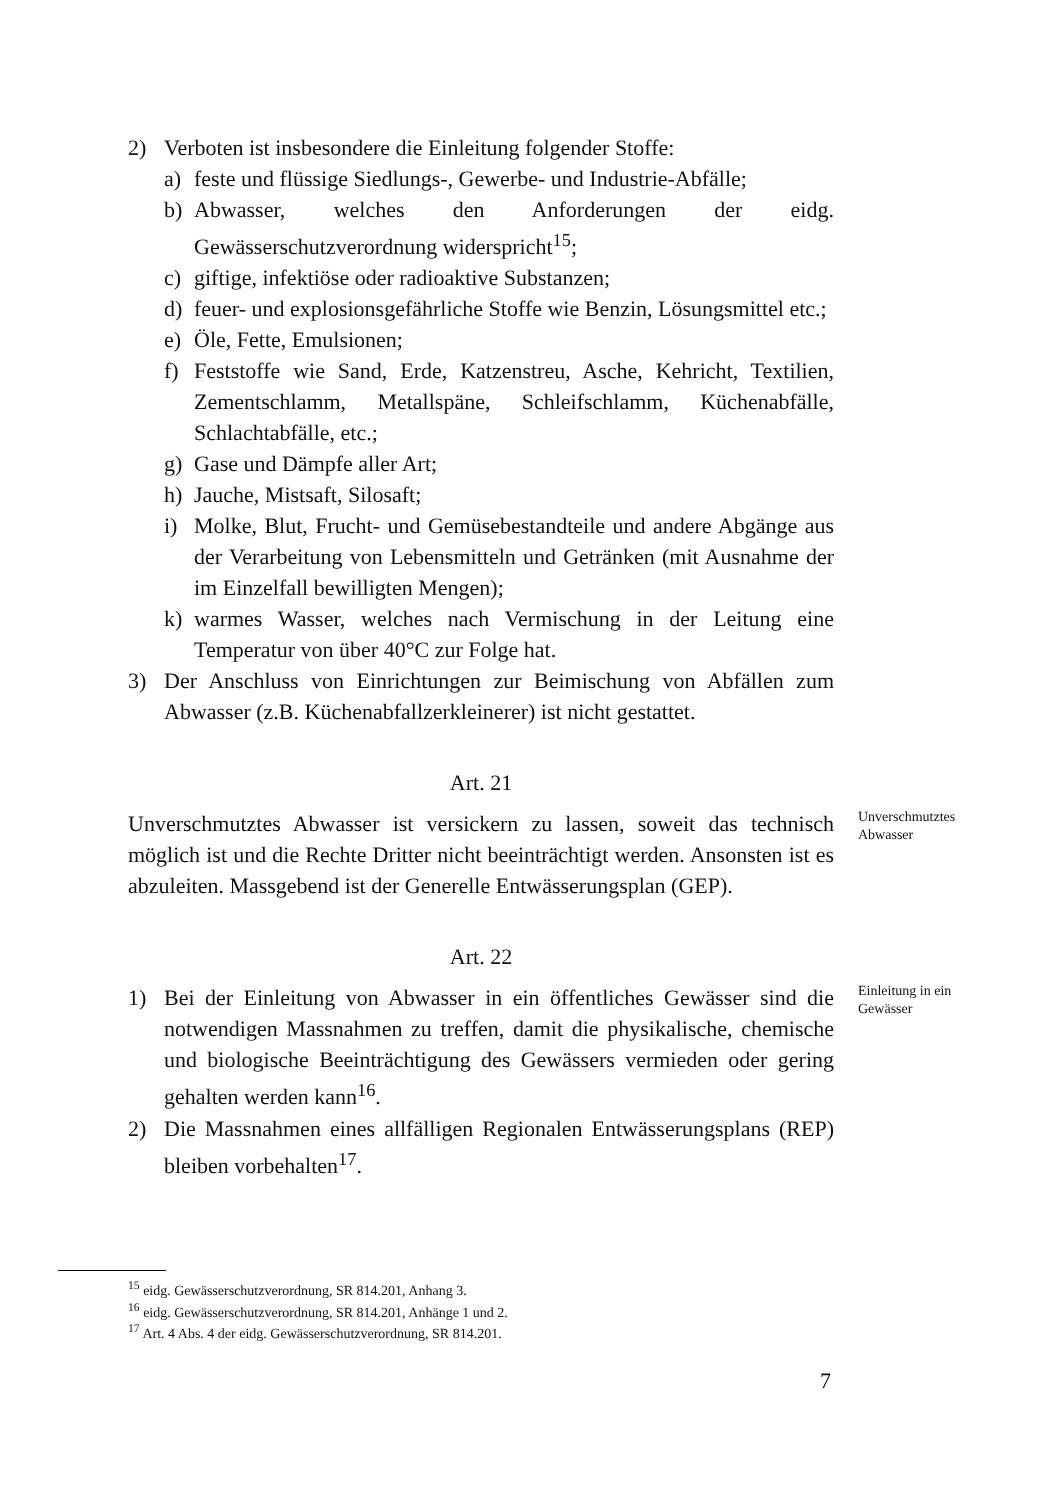2) Verboten ist insbesondere die Einleitung folgender Stoffe:
a) feste und flüssige Siedlungs-, Gewerbe- und Industrie-Abfälle;
b) Abwasser, welches den Anforderungen der eidg. Gewässerschutzverordnung widerspricht<sup>15</sup>;
c) giftige, infektiöse oder radioaktive Substanzen;
d) feuer- und explosionsgefährliche Stoffe wie Benzin, Lösungsmittel etc.;
e) Öle, Fette, Emulsionen;
f) Feststoffe wie Sand, Erde, Katzenstreu, Asche, Kehricht, Textilien, Zementschlamm, Metallspäne, Schleifschlamm, Küchenabfälle, Schlachtabfälle, etc.;
g) Gase und Dämpfe aller Art;
h) Jauche, Mistsaft, Silosaft;
i) Molke, Blut, Frucht- und Gemüsebestandteile und andere Abgänge aus der Verarbeitung von Lebensmitteln und Getränken (mit Ausnahme der im Einzelfall bewilligten Mengen);
k) warmes Wasser, welches nach Vermischung in der Leitung eine Temperatur von über 40°C zur Folge hat.
3) Der Anschluss von Einrichtungen zur Beimischung von Abfällen zum Abwasser (z.B. Küchenabfallzerkleinerer) ist nicht gestattet.
Art. 21
Unverschmutztes Abwasser ist versickern zu lassen, soweit das technisch möglich ist und die Rechte Dritter nicht beeinträchtigt werden. Ansonsten ist es abzuleiten. Massgebend ist der Generelle Entwässerungsplan (GEP).
Unverschmutztes Abwasser
Art. 22
1) Bei der Einleitung von Abwasser in ein öffentliches Gewässer sind die notwendigen Massnahmen zu treffen, damit die physikalische, chemische und biologische Beeinträchtigung des Gewässers vermieden oder gering gehalten werden kann<sup>16</sup>.
2) Die Massnahmen eines allfälligen Regionalen Entwässerungsplans (REP) bleiben vorbehalten<sup>17</sup>.
Einleitung in ein Gewässer
<sup>15</sup> eidg. Gewässerschutzverordnung, SR 814.201, Anhang 3.
<sup>16</sup> eidg. Gewässerschutzverordnung, SR 814.201, Anhänge 1 und 2.
<sup>17</sup> Art. 4 Abs. 4 der eidg. Gewässerschutzverordnung, SR 814.201.
7